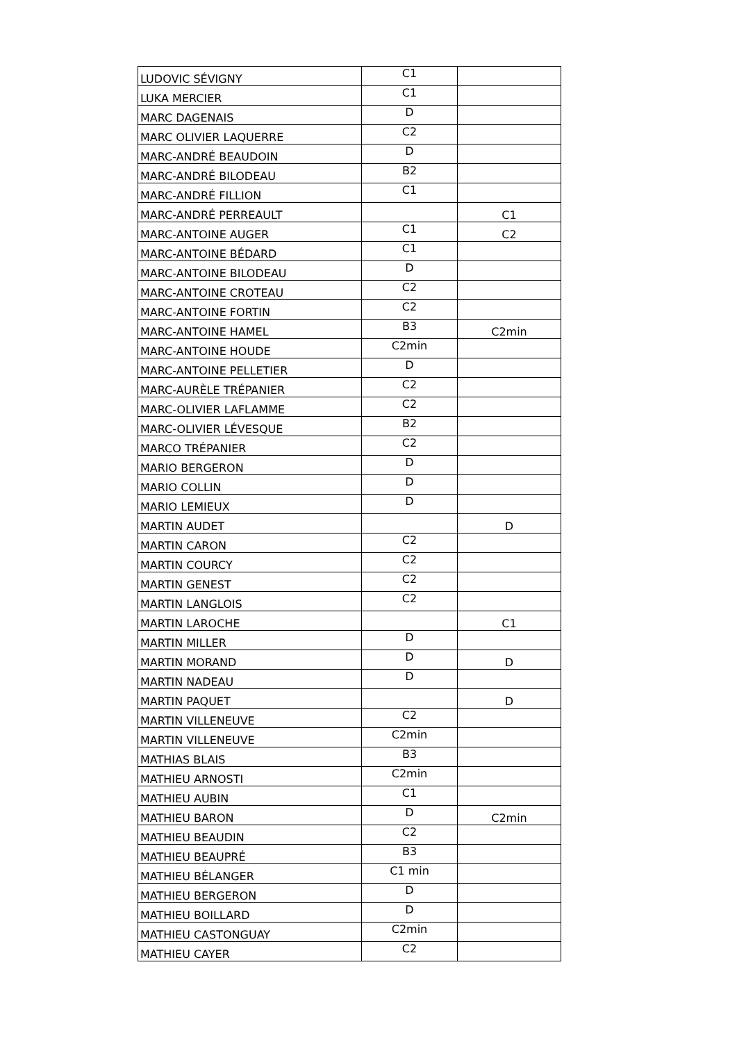| LUDOVIC SÉVIGNY | C1 | |
| LUKA MERCIER | C1 | |
| MARC DAGENAIS | D | |
| MARC OLIVIER LAQUERRE | C2 | |
| MARC-ANDRÉ BEAUDOIN | D | |
| MARC-ANDRÉ BILODEAU | B2 | |
| MARC-ANDRÉ FILLION | C1 | |
| MARC-ANDRÉ PERREAULT | | C1 |
| MARC-ANTOINE AUGER | C1 | C2 |
| MARC-ANTOINE BÉDARD | C1 | |
| MARC-ANTOINE BILODEAU | D | |
| MARC-ANTOINE CROTEAU | C2 | |
| MARC-ANTOINE FORTIN | C2 | |
| MARC-ANTOINE HAMEL | B3 | C2min |
| MARC-ANTOINE HOUDE | C2min | |
| MARC-ANTOINE PELLETIER | D | |
| MARC-AURÈLE TRÉPANIER | C2 | |
| MARC-OLIVIER LAFLAMME | C2 | |
| MARC-OLIVIER LÉVESQUE | B2 | |
| MARCO TRÉPANIER | C2 | |
| MARIO BERGERON | D | |
| MARIO COLLIN | D | |
| MARIO LEMIEUX | D | |
| MARTIN AUDET | | D |
| MARTIN CARON | C2 | |
| MARTIN COURCY | C2 | |
| MARTIN GENEST | C2 | |
| MARTIN LANGLOIS | C2 | |
| MARTIN LAROCHE | | C1 |
| MARTIN MILLER | D | |
| MARTIN MORAND | D | D |
| MARTIN NADEAU | D | |
| MARTIN PAQUET | | D |
| MARTIN VILLENEUVE | C2 | |
| MARTIN VILLENEUVE | C2min | |
| MATHIAS BLAIS | B3 | |
| MATHIEU ARNOSTI | C2min | |
| MATHIEU AUBIN | C1 | |
| MATHIEU BARON | D | C2min |
| MATHIEU BEAUDIN | C2 | |
| MATHIEU BEAUPRÉ | B3 | |
| MATHIEU BÉLANGER | C1 min | |
| MATHIEU BERGERON | D | |
| MATHIEU BOILLARD | D | |
| MATHIEU CASTONGUAY | C2min | |
| MATHIEU CAYER | C2 | |